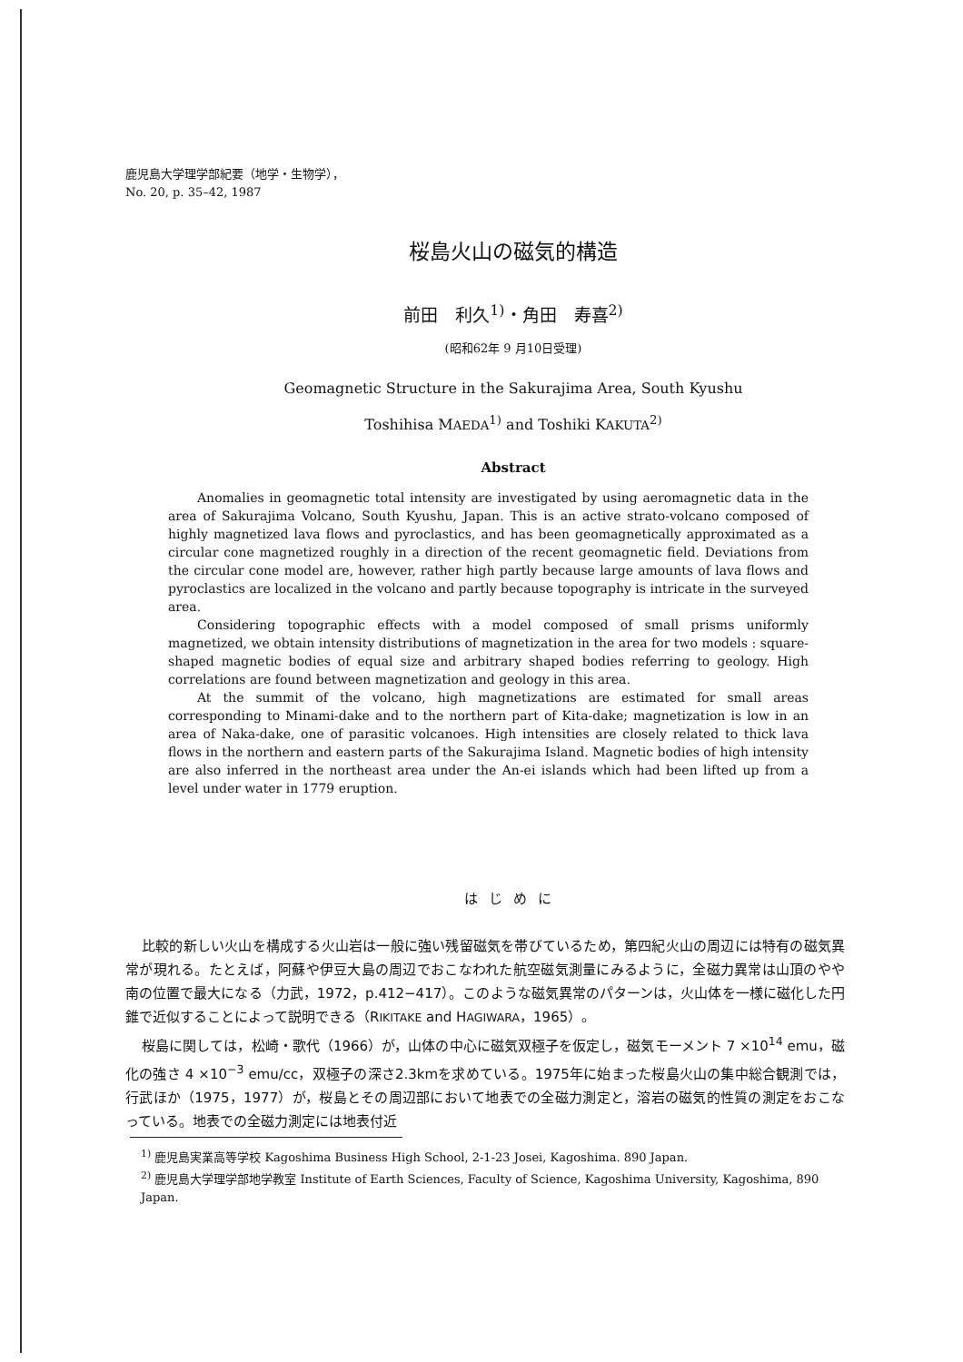鹿児島大学理学部紀要（地学・生物学），
No. 20, p. 35–42, 1987
桜島火山の磁気的構造
前田　利久<sup>1)</sup>・角田　寿喜<sup>2)</sup>
(昭和62年 9 月10日受理)
Geomagnetic Structure in the Sakurajima Area, South Kyushu
Toshihisa MAEDA<sup>1)</sup> and Toshiki KAKUTA<sup>2)</sup>
Abstract
Anomalies in geomagnetic total intensity are investigated by using aeromagnetic data in the area of Sakurajima Volcano, South Kyushu, Japan. This is an active strato-volcano composed of highly magnetized lava flows and pyroclastics, and has been geomagnetically approximated as a circular cone magnetized roughly in a direction of the recent geomagnetic field. Deviations from the circular cone model are, however, rather high partly because large amounts of lava flows and pyroclastics are localized in the volcano and partly because topography is intricate in the surveyed area.
Considering topographic effects with a model composed of small prisms uniformly magnetized, we obtain intensity distributions of magnetization in the area for two models : square-shaped magnetic bodies of equal size and arbitrary shaped bodies referring to geology. High correlations are found between magnetization and geology in this area.
At the summit of the volcano, high magnetizations are estimated for small areas corresponding to Minami-dake and to the northern part of Kita-dake; magnetization is low in an area of Naka-dake, one of parasitic volcanoes. High intensities are closely related to thick lava flows in the northern and eastern parts of the Sakurajima Island. Magnetic bodies of high intensity are also inferred in the northeast area under the An-ei islands which had been lifted up from a level under water in 1779 eruption.
はじめに
比較的新しい火山を構成する火山岩は一般に強い残留磁気を帯びているため，第四紀火山の周辺には特有の磁気異常が現れる。たとえば，阿蘇や伊豆大島の周辺でおこなわれた航空磁気測量にみるように，全磁力異常は山頂のやや南の位置で最大になる（力武，1972，p.412−417）。このような磁気異常のパターンは，火山体を一様に磁化した円錐で近似することによって説明できる（RIKITAKE and HAGIWARA，1965）。
桜島に関しては，松崎・歌代（1966）が，山体の中心に磁気双極子を仮定し，磁気モーメント 7 ×10<sup>14</sup> emu，磁化の強さ 4 ×10<sup>−3</sup> emu/cc，双極子の深さ2.3kmを求めている。1975年に始まった桜島火山の集中総合観測では，行武ほか（1975，1977）が，桜島とその周辺部において地表での全磁力測定と，溶岩の磁気的性質の測定をおこなっている。地表での全磁力測定には地表付近
<sup>1)</sup> 鹿児島実業高等学校 Kagoshima Business High School, 2-1-23 Josei, Kagoshima. 890 Japan.
<sup>2)</sup> 鹿児島大学理学部地学教室 Institute of Earth Sciences, Faculty of Science, Kagoshima University, Kagoshima, 890 Japan.